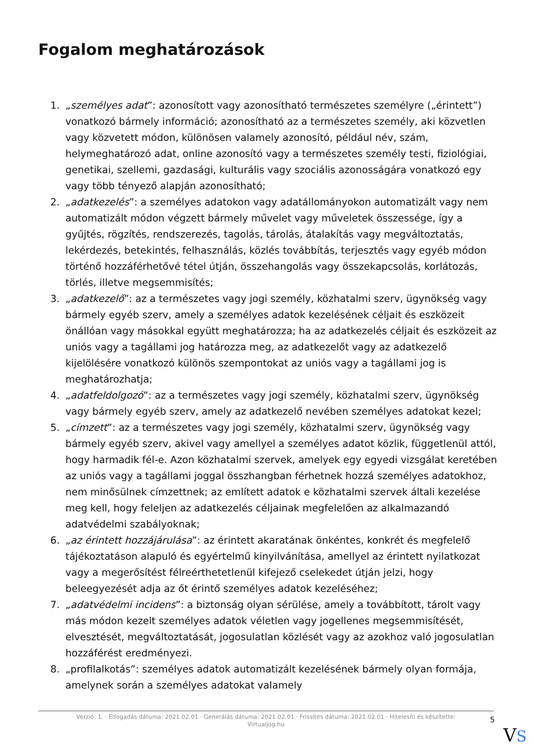Fogalom meghatározások
1. „személyes adat”: azonosított vagy azonosítható természetes személyre („érintett”) vonatkozó bármely információ; azonosítható az a természetes személy, aki közvetlen vagy közvetett módon, különösen valamely azonosító, például név, szám, helymeghatározó adat, online azonosító vagy a természetes személy testi, fiziológiai, genetikai, szellemi, gazdasági, kulturális vagy szociális azonosságára vonatkozó egy vagy több tényező alapján azonosítható;
2. „adatkezelés”: a személyes adatokon vagy adatállományokon automatizált vagy nem automatizált módon végzett bármely művelet vagy műveletek összessége, így a gyűjtés, rögzítés, rendszerezés, tagolás, tárolás, átalakítás vagy megváltoztatás, lekérdezés, betekintés, felhasználás, közlés továbbítás, terjesztés vagy egyéb módon történő hozzáférhetővé tétel útján, összehangolás vagy összekapcsolás, korlátozás, törlés, illetve megsemmisítés;
3. „adatkezelő”: az a természetes vagy jogi személy, közhatalmi szerv, ügynökség vagy bármely egyéb szerv, amely a személyes adatok kezelésének céljait és eszközeit önállóan vagy másokkal együtt meghatározza; ha az adatkezelés céljait és eszközeit az uniós vagy a tagállami jog határozza meg, az adatkezelőt vagy az adatkezelő kijelölésére vonatkozó különös szempontokat az uniós vagy a tagállami jog is meghatározhatja;
4. „adatfeldolgozó”: az a természetes vagy jogi személy, közhatalmi szerv, ügynökség vagy bármely egyéb szerv, amely az adatkezelő nevében személyes adatokat kezel;
5. „címzett”: az a természetes vagy jogi személy, közhatalmi szerv, ügynökség vagy bármely egyéb szerv, akivel vagy amellyel a személyes adatot közlik, függetlenül attól, hogy harmadik fél-e. Azon közhatalmi szervek, amelyek egy egyedi vizsgálat keretében az uniós vagy a tagállami joggal összhangban férhetnek hozzá személyes adatokhoz, nem minősülnek címzettnek; az említett adatok e közhatalmi szervek általi kezelése meg kell, hogy feleljen az adatkezelés céljainak megfelelően az alkalmazandó adatvédelmi szabályoknak;
6. „az érintett hozzájárulása”: az érintett akaratának önkéntes, konkrét és megfelelő tájékoztatáson alapuló és egyértelmű kinyilvánítása, amellyel az érintett nyilatkozat vagy a megerősítést félreérthetetlenül kifejező cselekedet útján jelzi, hogy beleegyezését adja az őt érintő személyes adatok kezeléséhez;
7. „adatvédelmi incidens”: a biztonság olyan sérülése, amely a továbbított, tárolt vagy más módon kezelt személyes adatok véletlen vagy jogellenes megsemmisítését, elvesztését, megváltoztatását, jogosulatlan közlését vagy az azokhoz való jogosulatlan hozzáférést eredményezi.
8. „profilalkotás”: személyes adatok automatizált kezelésének bármely olyan formája, amelynek során a személyes adatokat valamely
Verzió: 1. · Elfogadás dátuma: 2021.02.01 · Generálás dátuma: 2021.02.01 · Frissítés dátuma: 2021.02.01 · Hitelesíti és készítette: Virtualjog.hu
5
VS